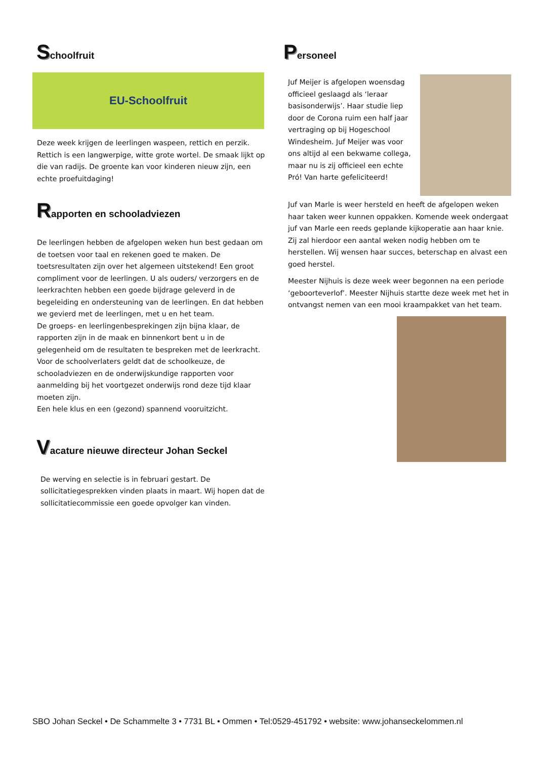Schoolfruit
EU-Schoolfruit
Deze week krijgen de leerlingen waspeen, rettich en perzik. Rettich is een langwerpige, witte grote wortel. De smaak lijkt op die van radijs. De groente kan voor kinderen nieuw zijn, een echte proefuitdaging!
Rapporten en schooladviezen
De leerlingen hebben de afgelopen weken hun best gedaan om de toetsen voor taal en rekenen goed te maken. De toetsresultaten zijn over het algemeen uitstekend! Een groot compliment voor de leerlingen. U als ouders/ verzorgers en de leerkrachten hebben een goede bijdrage geleverd in de begeleiding en ondersteuning van de leerlingen. En dat hebben we gevierd met de leerlingen, met u en het team.
De groeps- en leerlingenbesprekingen zijn bijna klaar, de rapporten zijn in de maak en binnenkort bent u in de gelegenheid om de resultaten te bespreken met de leerkracht.
Voor de schoolverlaters geldt dat de schoolkeuze, de schooladviezen en de onderwijskundige rapporten voor aanmelding bij het voortgezet onderwijs rond deze tijd klaar moeten zijn.
Een hele klus en een (gezond) spannend vooruitzicht.
Vacature nieuwe directeur Johan Seckel
De werving en selectie is in februari gestart. De sollicitatiegesprekken vinden plaats in maart. Wij hopen dat de sollicitatiecommissie een goede opvolger kan vinden.
Personeel
Juf Meijer is afgelopen woensdag officieel geslaagd als ‘leraar basisonderwijs’. Haar studie liep door de Corona ruim een half jaar vertraging op bij Hogeschool Windesheim. Juf Meijer was voor ons altijd al een bekwame collega, maar nu is zij officieel een echte Pró! Van harte gefeliciteerd!
Juf van Marle is weer hersteld en heeft de afgelopen weken haar taken weer kunnen oppakken. Komende week ondergaat juf van Marle een reeds geplande kijkoperatie aan haar knie. Zij zal hierdoor een aantal weken nodig hebben om te herstellen. Wij wensen haar succes, beterschap en alvast een goed herstel.
Meester Nijhuis is deze week weer begonnen na een periode ‘geboorteverlof’. Meester Nijhuis startte deze week met het in ontvangst nemen van een mooi kraampakket van het team.
SBO Johan Seckel • De Schammelte 3 • 7731 BL • Ommen • Tel:0529-451792 • website: www.johanseckelommen.nl